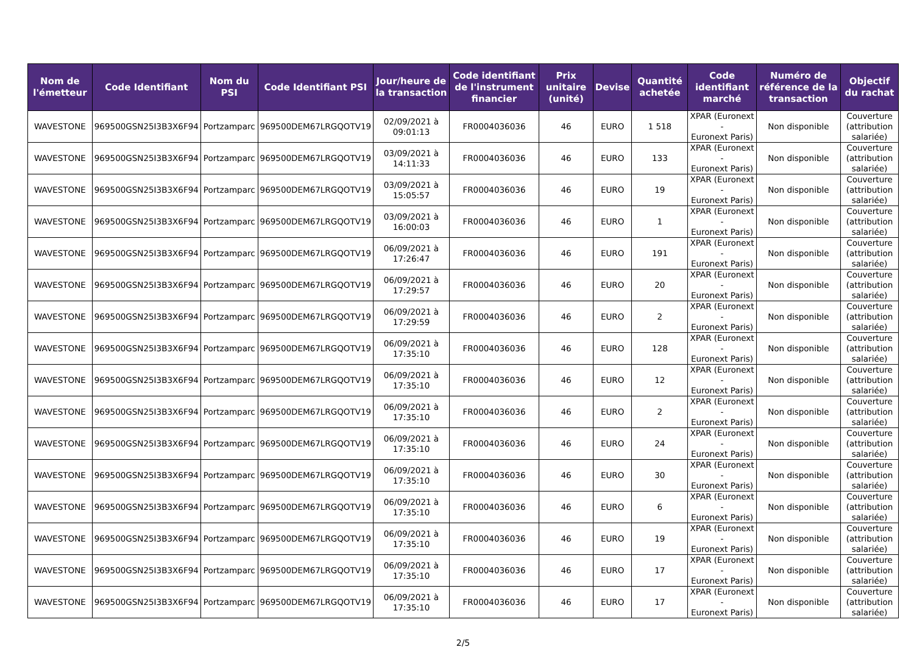| Nom de l'émetteur | Code Identifiant | Nom du PSI | Code Identifiant PSI | Jour/heure de la transaction | Code identifiant de l'instrument financier | Prix unitaire (unité) | Devise | Quantité achetée | Code identifiant marché | Numéro de référence de la transaction | Objectif du rachat |
| --- | --- | --- | --- | --- | --- | --- | --- | --- | --- | --- | --- |
| WAVESTONE | 969500GSN25I3B3X6F94 | Portzamparc | 969500DEM67LRGQOTV19 | 02/09/2021 à 09:01:13 | FR0004036036 | 46 | EURO | 1 518 | XPAR (Euronext - Euronext Paris) | Non disponible | Couverture (attribution salariée) |
| WAVESTONE | 969500GSN25I3B3X6F94 | Portzamparc | 969500DEM67LRGQOTV19 | 03/09/2021 à 14:11:33 | FR0004036036 | 46 | EURO | 133 | XPAR (Euronext - Euronext Paris) | Non disponible | Couverture (attribution salariée) |
| WAVESTONE | 969500GSN25I3B3X6F94 | Portzamparc | 969500DEM67LRGQOTV19 | 03/09/2021 à 15:05:57 | FR0004036036 | 46 | EURO | 19 | XPAR (Euronext - Euronext Paris) | Non disponible | Couverture (attribution salariée) |
| WAVESTONE | 969500GSN25I3B3X6F94 | Portzamparc | 969500DEM67LRGQOTV19 | 03/09/2021 à 16:00:03 | FR0004036036 | 46 | EURO | 1 | XPAR (Euronext - Euronext Paris) | Non disponible | Couverture (attribution salariée) |
| WAVESTONE | 969500GSN25I3B3X6F94 | Portzamparc | 969500DEM67LRGQOTV19 | 06/09/2021 à 17:26:47 | FR0004036036 | 46 | EURO | 191 | XPAR (Euronext - Euronext Paris) | Non disponible | Couverture (attribution salariée) |
| WAVESTONE | 969500GSN25I3B3X6F94 | Portzamparc | 969500DEM67LRGQOTV19 | 06/09/2021 à 17:29:57 | FR0004036036 | 46 | EURO | 20 | XPAR (Euronext - Euronext Paris) | Non disponible | Couverture (attribution salariée) |
| WAVESTONE | 969500GSN25I3B3X6F94 | Portzamparc | 969500DEM67LRGQOTV19 | 06/09/2021 à 17:29:59 | FR0004036036 | 46 | EURO | 2 | XPAR (Euronext - Euronext Paris) | Non disponible | Couverture (attribution salariée) |
| WAVESTONE | 969500GSN25I3B3X6F94 | Portzamparc | 969500DEM67LRGQOTV19 | 06/09/2021 à 17:35:10 | FR0004036036 | 46 | EURO | 128 | XPAR (Euronext - Euronext Paris) | Non disponible | Couverture (attribution salariée) |
| WAVESTONE | 969500GSN25I3B3X6F94 | Portzamparc | 969500DEM67LRGQOTV19 | 06/09/2021 à 17:35:10 | FR0004036036 | 46 | EURO | 12 | XPAR (Euronext - Euronext Paris) | Non disponible | Couverture (attribution salariée) |
| WAVESTONE | 969500GSN25I3B3X6F94 | Portzamparc | 969500DEM67LRGQOTV19 | 06/09/2021 à 17:35:10 | FR0004036036 | 46 | EURO | 2 | XPAR (Euronext - Euronext Paris) | Non disponible | Couverture (attribution salariée) |
| WAVESTONE | 969500GSN25I3B3X6F94 | Portzamparc | 969500DEM67LRGQOTV19 | 06/09/2021 à 17:35:10 | FR0004036036 | 46 | EURO | 24 | XPAR (Euronext - Euronext Paris) | Non disponible | Couverture (attribution salariée) |
| WAVESTONE | 969500GSN25I3B3X6F94 | Portzamparc | 969500DEM67LRGQOTV19 | 06/09/2021 à 17:35:10 | FR0004036036 | 46 | EURO | 30 | XPAR (Euronext - Euronext Paris) | Non disponible | Couverture (attribution salariée) |
| WAVESTONE | 969500GSN25I3B3X6F94 | Portzamparc | 969500DEM67LRGQOTV19 | 06/09/2021 à 17:35:10 | FR0004036036 | 46 | EURO | 6 | XPAR (Euronext - Euronext Paris) | Non disponible | Couverture (attribution salariée) |
| WAVESTONE | 969500GSN25I3B3X6F94 | Portzamparc | 969500DEM67LRGQOTV19 | 06/09/2021 à 17:35:10 | FR0004036036 | 46 | EURO | 19 | XPAR (Euronext - Euronext Paris) | Non disponible | Couverture (attribution salariée) |
| WAVESTONE | 969500GSN25I3B3X6F94 | Portzamparc | 969500DEM67LRGQOTV19 | 06/09/2021 à 17:35:10 | FR0004036036 | 46 | EURO | 17 | XPAR (Euronext - Euronext Paris) | Non disponible | Couverture (attribution salariée) |
| WAVESTONE | 969500GSN25I3B3X6F94 | Portzamparc | 969500DEM67LRGQOTV19 | 06/09/2021 à 17:35:10 | FR0004036036 | 46 | EURO | 17 | XPAR (Euronext - Euronext Paris) | Non disponible | Couverture (attribution salariée) |
2/5